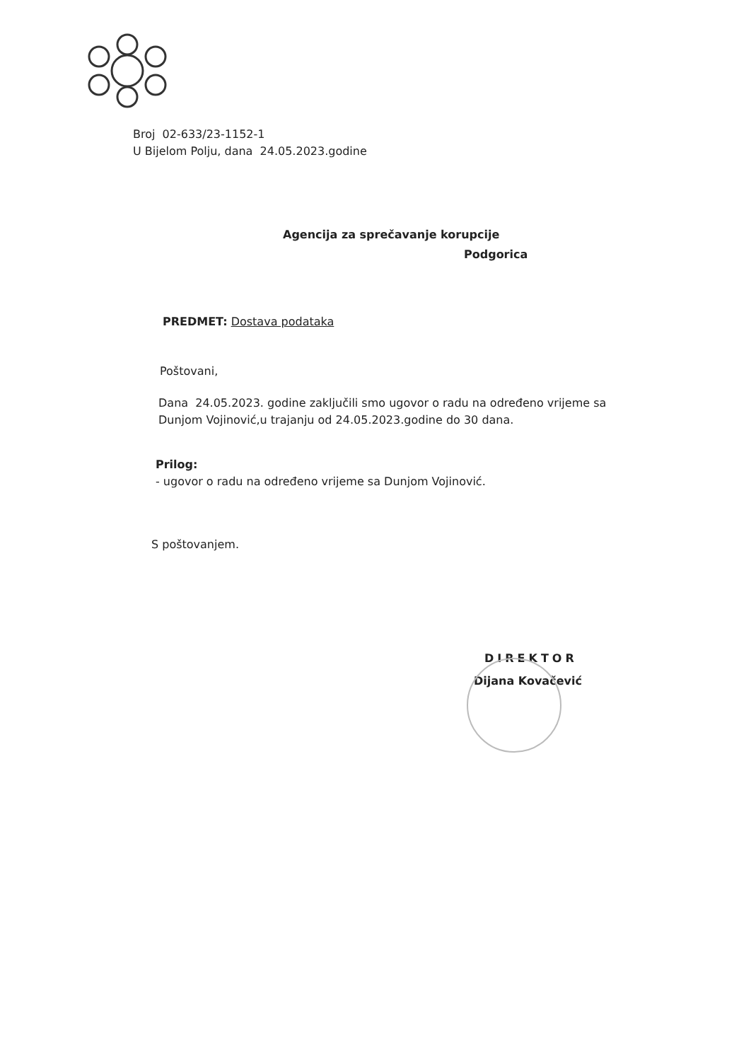Broj 02-633/23-1152-1
U Bijelom Polju, dana 24.05.2023.godine
Agencija za sprečavanje korupcije
Podgorica
PREDMET: Dostava podataka
Poštovani,
Dana 24.05.2023. godine zaključili smo ugovor o radu na određeno vrijeme sa Dunjom Vojinović,u trajanju od 24.05.2023.godine do 30 dana.
Prilog:
- ugovor o radu na određeno vrijeme sa Dunjom Vojinović.
S poštovanjem.
DIREKTOR
Dijana Kovačević